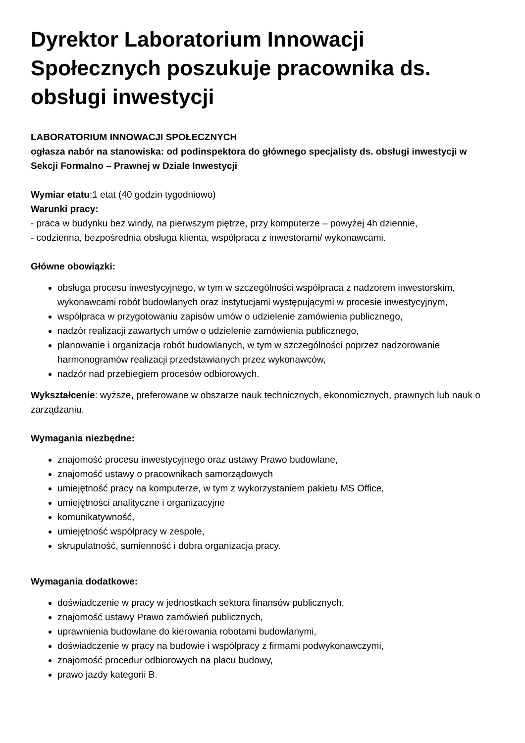Dyrektor Laboratorium Innowacji Społecznych poszukuje pracownika ds. obsługi inwestycji
LABORATORIUM INNOWACJI SPOŁECZNYCH
ogłasza nabór na stanowiska: od podinspektora do głównego specjalisty ds. obsługi inwestycji w Sekcji Formalno – Prawnej w Dziale Inwestycji
Wymiar etatu:1 etat (40 godzin tygodniowo)
Warunki pracy:
- praca w budynku bez windy, na pierwszym piętrze, przy komputerze – powyżej 4h dziennie,
- codzienna, bezpośrednia obsługa klienta, współpraca z inwestorami/ wykonawcami.
Główne obowiązki:
obsługa procesu inwestycyjnego, w tym w szczególności współpraca z nadzorem inwestorskim, wykonawcami robót budowlanych oraz instytucjami występującymi w procesie inwestycyjnym,
współpraca w przygotowaniu zapisów umów o udzielenie zamówienia publicznego,
nadzór realizacji zawartych umów o udzielenie zamówienia publicznego,
planowanie i organizacja robót budowlanych, w tym w szczególności poprzez nadzorowanie harmonogramów realizacji przedstawianych przez wykonawców,
nadzór nad przebiegiem procesów odbiorowych.
Wykształcenie: wyższe, preferowane w obszarze nauk technicznych, ekonomicznych, prawnych lub nauk o zarządzaniu.
Wymagania niezbędne:
znajomość procesu inwestycyjnego oraz ustawy Prawo budowlane,
znajomość ustawy o pracownikach samorządowych
umiejętność pracy na komputerze, w tym z wykorzystaniem pakietu MS Office,
umiejętności analityczne i organizacyjne
komunikatywność,
umiejętność współpracy w zespole,
skrupulatność, sumienność i dobra organizacja pracy.
Wymagania dodatkowe:
doświadczenie w pracy w jednostkach sektora finansów publicznych,
znajomość ustawy Prawo zamówień publicznych,
uprawnienia budowlane do kierowania robotami budowlanymi,
doświadczenie w pracy na budowie i współpracy z firmami podwykonawczymi,
znajomość procedur odbiorowych na placu budowy,
prawo jazdy kategorii B.